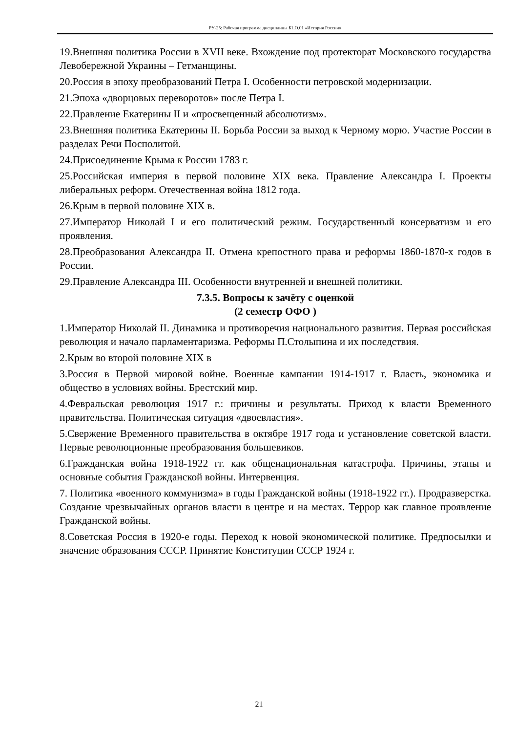РУ-25: Рабочая программа дисциплины Б1.О.01 «История России»
19.Внешняя политика России в XVII веке. Вхождение под протекторат Московского государства Левобережной Украины – Гетманщины.
20.Россия в эпоху преобразований Петра I. Особенности петровской модернизации.
21.Эпоха «дворцовых переворотов» после Петра I.
22.Правление Екатерины II и «просвещенный абсолютизм».
23.Внешняя политика Екатерины II. Борьба России за выход к Черному морю. Участие России в разделах Речи Посполитой.
24.Присоединение Крыма к России 1783 г.
25.Российская империя в первой половине XIX века. Правление Александра I. Проекты либеральных реформ. Отечественная война 1812 года.
26.Крым в первой половине XIX в.
27.Император Николай I и его политический режим. Государственный консерватизм и его проявления.
28.Преобразования Александра II. Отмена крепостного права и реформы 1860-1870-х годов в России.
29.Правление Александра III. Особенности внутренней и внешней политики.
7.3.5. Вопросы к зачёту с оценкой
(2 семестр ОФО )
1.Император Николай II. Динамика и противоречия национального развития. Первая российская революция и начало парламентаризма. Реформы П.Столыпина и их последствия.
2.Крым во второй половине XIX в
3.Россия в Первой мировой войне. Военные кампании 1914-1917 г. Власть, экономика и общество в условиях войны. Брестский мир.
4.Февральская революция 1917 г.: причины и результаты. Приход к власти Временного правительства. Политическая ситуация «двоевластия».
5.Свержение Временного правительства в октябре 1917 года и установление советской власти. Первые революционные преобразования большевиков.
6.Гражданская война 1918-1922 гг. как общенациональная катастрофа. Причины, этапы и основные события Гражданской войны. Интервенция.
7. Политика «военного коммунизма» в годы Гражданской войны (1918-1922 гг.). Продразверстка. Создание чрезвычайных органов власти в центре и на местах. Террор как главное проявление Гражданской войны.
8.Советская Россия в 1920-е годы. Переход к новой экономической политике. Предпосылки и значение образования СССР. Принятие Конституции СССР 1924 г.
21